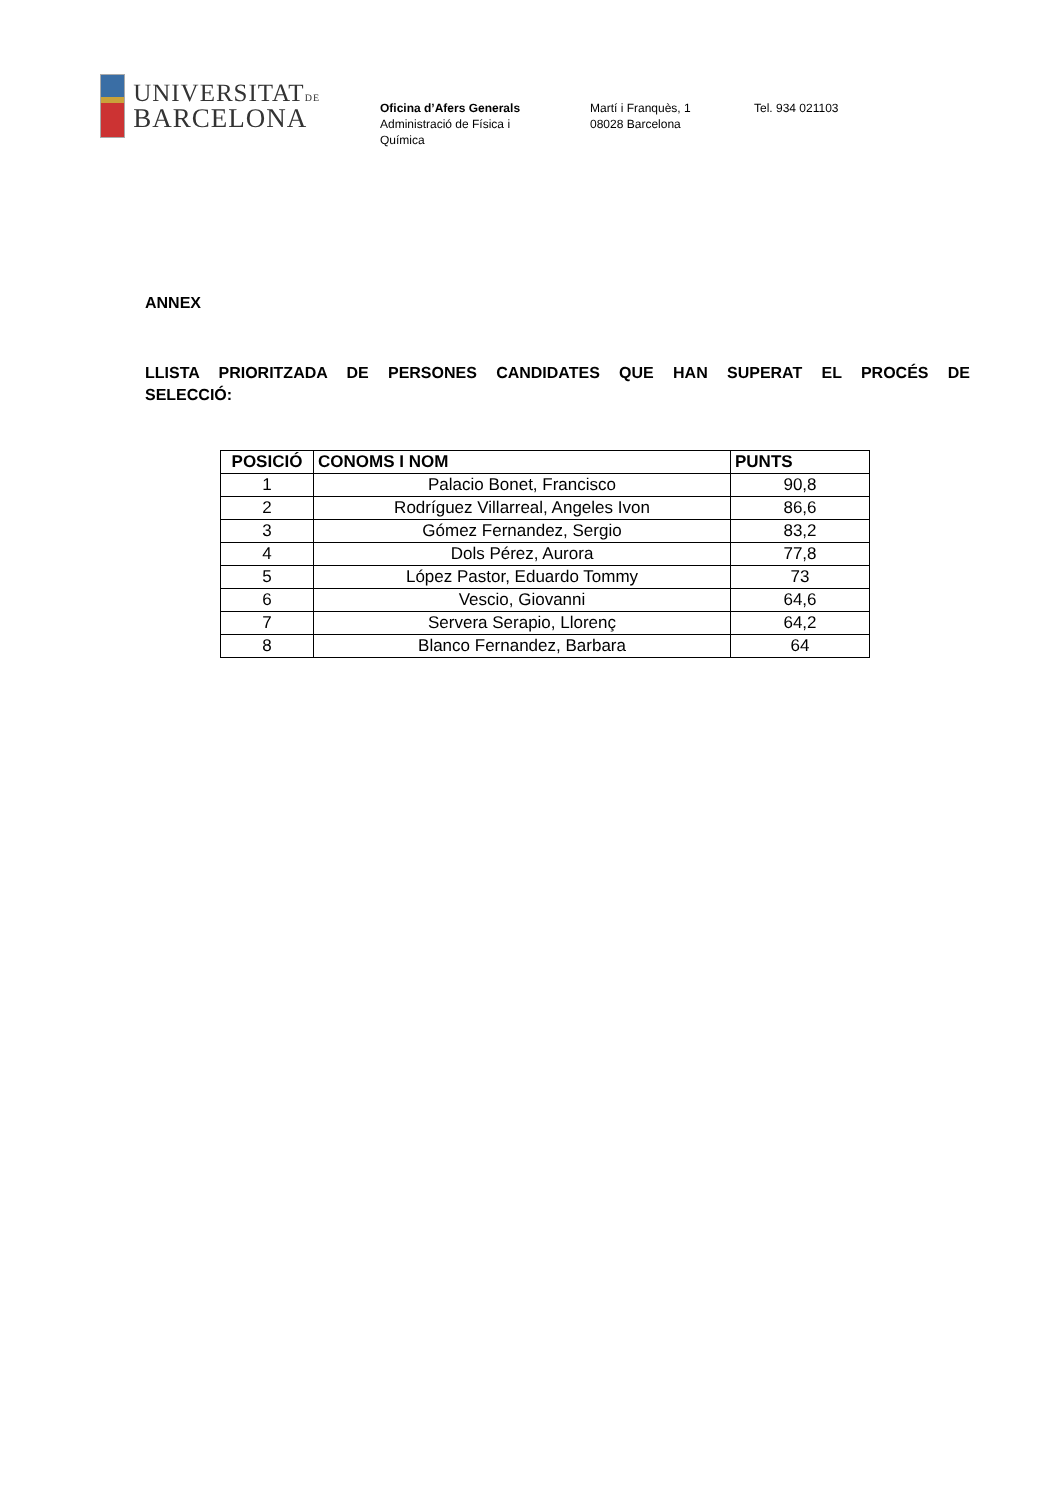UNIVERSITATDE
BARCELONA
Oficina d’Afers Generals
Administració de Física i
Química
Martí i Franquès, 1
08028 Barcelona
Tel. 934 021103
ANNEX
LLISTA PRIORITZADA DE PERSONES CANDIDATES QUE HAN SUPERAT EL PROCÉS DE
SELECCIÓ:
| POSICIÓ | CONOMS I NOM | PUNTS |
| --- | --- | --- |
| 1 | Palacio Bonet, Francisco | 90,8 |
| 2 | Rodríguez Villarreal, Angeles Ivon | 86,6 |
| 3 | Gómez Fernandez, Sergio | 83,2 |
| 4 | Dols Pérez, Aurora | 77,8 |
| 5 | López Pastor, Eduardo Tommy | 73 |
| 6 | Vescio, Giovanni | 64,6 |
| 7 | Servera Serapio, Llorenç | 64,2 |
| 8 | Blanco Fernandez, Barbara | 64 |